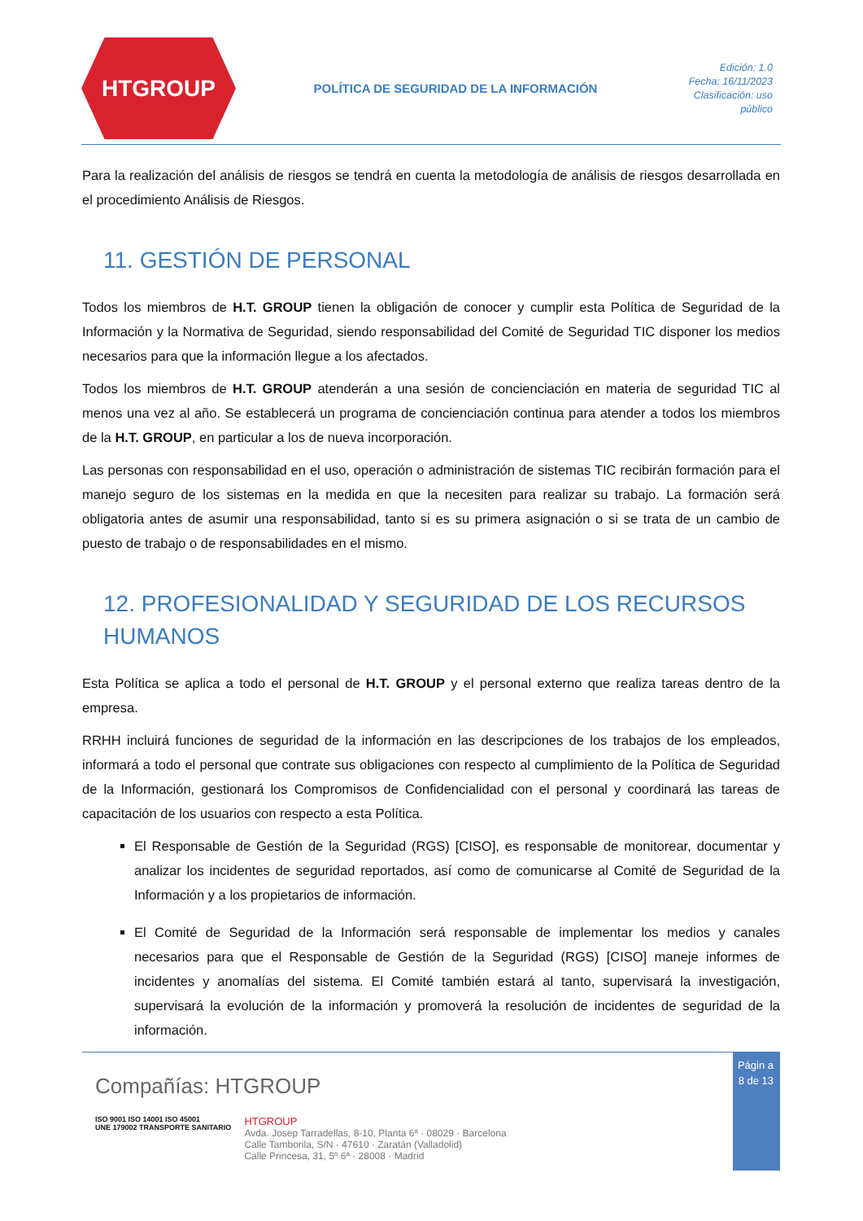HTGROUP
POLÍTICA DE SEGURIDAD DE LA INFORMACIÓN
Edición: 1.0
Fecha: 16/11/2023
Clasificación: uso público
Para la realización del análisis de riesgos se tendrá en cuenta la metodología de análisis de riesgos desarrollada en el procedimiento Análisis de Riesgos.
11. GESTIÓN DE PERSONAL
Todos los miembros de H.T. GROUP tienen la obligación de conocer y cumplir esta Política de Seguridad de la Información y la Normativa de Seguridad, siendo responsabilidad del Comité de Seguridad TIC disponer los medios necesarios para que la información llegue a los afectados.
Todos los miembros de H.T. GROUP atenderán a una sesión de concienciación en materia de seguridad TIC al menos una vez al año. Se establecerá un programa de concienciación continua para atender a todos los miembros de la H.T. GROUP, en particular a los de nueva incorporación.
Las personas con responsabilidad en el uso, operación o administración de sistemas TIC recibirán formación para el manejo seguro de los sistemas en la medida en que la necesiten para realizar su trabajo. La formación será obligatoria antes de asumir una responsabilidad, tanto si es su primera asignación o si se trata de un cambio de puesto de trabajo o de responsabilidades en el mismo.
12. PROFESIONALIDAD Y SEGURIDAD DE LOS RECURSOS HUMANOS
Esta Política se aplica a todo el personal de H.T. GROUP y el personal externo que realiza tareas dentro de la empresa.
RRHH incluirá funciones de seguridad de la información en las descripciones de los trabajos de los empleados, informará a todo el personal que contrate sus obligaciones con respecto al cumplimiento de la Política de Seguridad de la Información, gestionará los Compromisos de Confidencialidad con el personal y coordinará las tareas de capacitación de los usuarios con respecto a esta Política.
El Responsable de Gestión de la Seguridad (RGS) [CISO], es responsable de monitorear, documentar y analizar los incidentes de seguridad reportados, así como de comunicarse al Comité de Seguridad de la Información y a los propietarios de información.
El Comité de Seguridad de la Información será responsable de implementar los medios y canales necesarios para que el Responsable de Gestión de la Seguridad (RGS) [CISO] maneje informes de incidentes y anomalías del sistema. El Comité también estará al tanto, supervisará la investigación, supervisará la evolución de la información y promoverá la resolución de incidentes de seguridad de la información.
Compañías: HTGROUP
ISO 9001 ISO 14001 ISO 45001
UNE 179002 TRANSPORTE SANITARIO
HTGROUP
Avda. Josep Tarradellas, 8-10, Planta 6ª · 08029 · Barcelona
Calle Tamborila, S/N · 47610 · Zaratán (Valladolid)
Calle Princesa, 31, 5º 6ª · 28008 · Madrid
Págin a 8 de 13